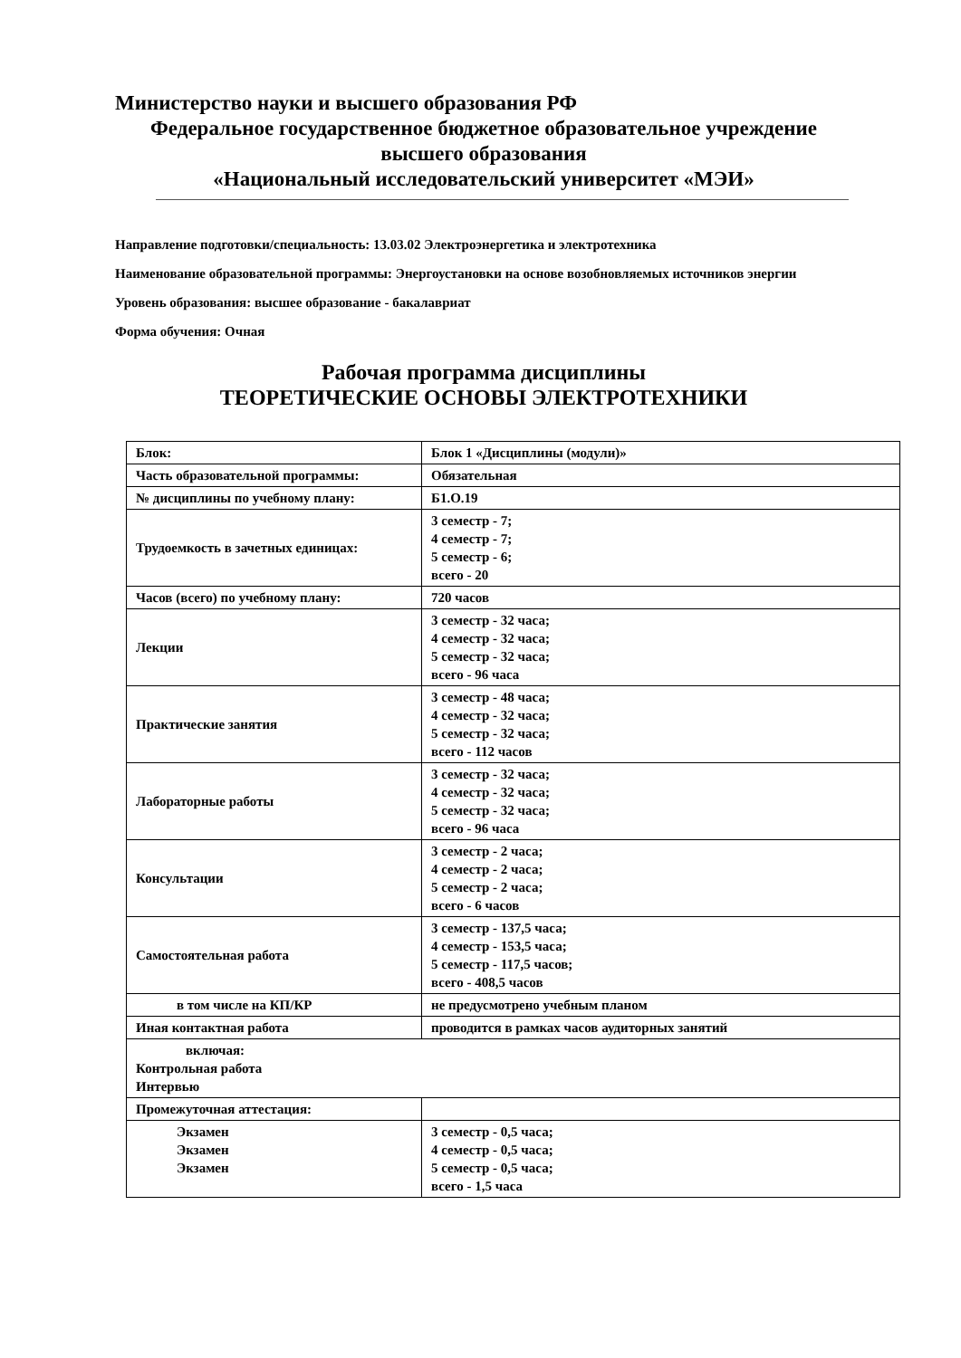Министерство науки и высшего образования РФ
Федеральное государственное бюджетное образовательное учреждение
высшего образования
«Национальный исследовательский университет «МЭИ»
Направление подготовки/специальность: 13.03.02 Электроэнергетика и электротехника
Наименование образовательной программы: Энергоустановки на основе возобновляемых источников энергии
Уровень образования: высшее образование - бакалавриат
Форма обучения: Очная
Рабочая программа дисциплины
ТЕОРЕТИЧЕСКИЕ ОСНОВЫ ЭЛЕКТРОТЕХНИКИ
| Блок: | Блок 1 «Дисциплины (модули)» |
| Часть образовательной программы: | Обязательная |
| № дисциплины по учебному плану: | Б1.О.19 |
| Трудоемкость в зачетных единицах: | 3 семестр - 7; 4 семестр - 7; 5 семестр - 6; всего - 20 |
| Часов (всего) по учебному плану: | 720 часов |
| Лекции | 3 семестр - 32 часа; 4 семестр - 32 часа; 5 семестр - 32 часа; всего - 96 часа |
| Практические занятия | 3 семестр - 48 часа; 4 семестр - 32 часа; 5 семестр - 32 часа; всего - 112 часов |
| Лабораторные работы | 3 семестр - 32 часа; 4 семестр - 32 часа; 5 семестр - 32 часа; всего - 96 часа |
| Консультации | 3 семестр - 2 часа; 4 семестр - 2 часа; 5 семестр - 2 часа; всего - 6 часов |
| Самостоятельная работа | 3 семестр - 137,5 часа; 4 семестр - 153,5 часа; 5 семестр - 117,5 часов; всего - 408,5 часов |
| в том числе на КП/КР | не предусмотрено учебным планом |
| Иная контактная работа | проводится в рамках часов аудиторных занятий |
| включая: Контрольная работа Интервью | |
| Промежуточная аттестация: | |
| Экзамен Экзамен Экзамен | 3 семестр - 0,5 часа; 4 семестр - 0,5 часа; 5 семестр - 0,5 часа; всего - 1,5 часа |